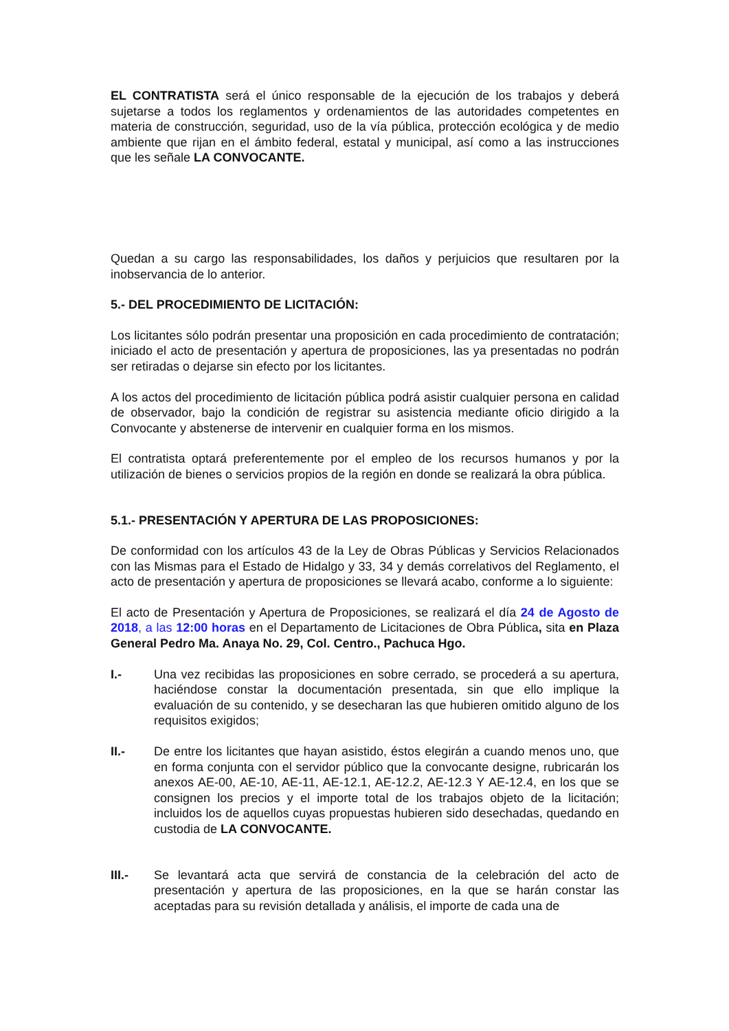EL CONTRATISTA será el único responsable de la ejecución de los trabajos y deberá sujetarse a todos los reglamentos y ordenamientos de las autoridades competentes en materia de construcción, seguridad, uso de la vía pública, protección ecológica y de medio ambiente que rijan en el ámbito federal, estatal y municipal, así como a las instrucciones que les señale LA CONVOCANTE.
Quedan a su cargo las responsabilidades, los daños y perjuicios que resultaren por la inobservancia de lo anterior.
5.- DEL PROCEDIMIENTO DE LICITACIÓN:
Los licitantes sólo podrán presentar una proposición en cada procedimiento de contratación; iniciado el acto de presentación y apertura de proposiciones, las ya presentadas no podrán ser retiradas o dejarse sin efecto por los licitantes.
A los actos del procedimiento de licitación pública podrá asistir cualquier persona en calidad de observador, bajo la condición de registrar su asistencia mediante oficio dirigido a la Convocante y abstenerse de intervenir en cualquier forma en los mismos.
El contratista optará preferentemente por el empleo de los recursos humanos y por la utilización de bienes o servicios propios de la región en donde se realizará la obra pública.
5.1.- PRESENTACIÓN Y APERTURA DE LAS PROPOSICIONES:
De conformidad con los artículos 43 de la Ley de Obras Públicas y Servicios Relacionados con las Mismas para el Estado de Hidalgo y 33, 34 y demás correlativos del Reglamento, el acto de presentación y apertura de proposiciones se llevará acabo, conforme a lo siguiente:
El acto de Presentación y Apertura de Proposiciones, se realizará el día 24 de Agosto de 2018, a las 12:00 horas en el Departamento de Licitaciones de Obra Pública, sita en Plaza General Pedro Ma. Anaya No. 29, Col. Centro., Pachuca Hgo.
I.- Una vez recibidas las proposiciones en sobre cerrado, se procederá a su apertura, haciéndose constar la documentación presentada, sin que ello implique la evaluación de su contenido, y se desecharan las que hubieren omitido alguno de los requisitos exigidos;
II.- De entre los licitantes que hayan asistido, éstos elegirán a cuando menos uno, que en forma conjunta con el servidor público que la convocante designe, rubricarán los anexos AE-00, AE-10, AE-11, AE-12.1, AE-12.2, AE-12.3 Y AE-12.4, en los que se consignen los precios y el importe total de los trabajos objeto de la licitación; incluidos los de aquellos cuyas propuestas hubieren sido desechadas, quedando en custodia de LA CONVOCANTE.
III.- Se levantará acta que servirá de constancia de la celebración del acto de presentación y apertura de las proposiciones, en la que se harán constar las aceptadas para su revisión detallada y análisis, el importe de cada una de